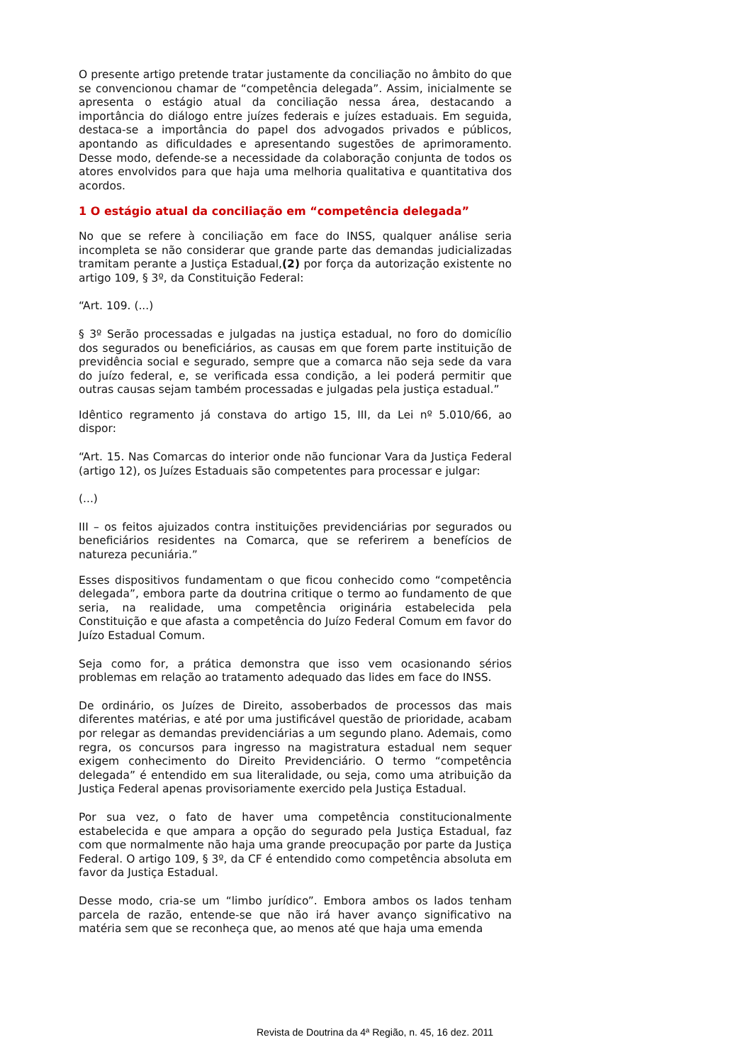O presente artigo pretende tratar justamente da conciliação no âmbito do que se convencionou chamar de “competência delegada”. Assim, inicialmente se apresenta o estágio atual da conciliação nessa área, destacando a importância do diálogo entre juízes federais e juízes estaduais. Em seguida, destaca-se a importância do papel dos advogados privados e públicos, apontando as dificuldades e apresentando sugestões de aprimoramento. Desse modo, defende-se a necessidade da colaboração conjunta de todos os atores envolvidos para que haja uma melhoria qualitativa e quantitativa dos acordos.
1 O estágio atual da conciliação em “competência delegada”
No que se refere à conciliação em face do INSS, qualquer análise seria incompleta se não considerar que grande parte das demandas judicializadas tramitam perante a Justiça Estadual,(2) por força da autorização existente no artigo 109, § 3º, da Constituição Federal:
“Art. 109. (...)
§ 3º Serão processadas e julgadas na justiça estadual, no foro do domicílio dos segurados ou beneficiários, as causas em que forem parte instituição de previdência social e segurado, sempre que a comarca não seja sede da vara do juízo federal, e, se verificada essa condição, a lei poderá permitir que outras causas sejam também processadas e julgadas pela justiça estadual.”
Idêntico regramento já constava do artigo 15, III, da Lei nº 5.010/66, ao dispor:
“Art. 15. Nas Comarcas do interior onde não funcionar Vara da Justiça Federal (artigo 12), os Juízes Estaduais são competentes para processar e julgar:
(...)
III – os feitos ajuizados contra instituições previdenciárias por segurados ou beneficiários residentes na Comarca, que se referirem a benefícios de natureza pecuniária.”
Esses dispositivos fundamentam o que ficou conhecido como “competência delegada”, embora parte da doutrina critique o termo ao fundamento de que seria, na realidade, uma competência originária estabelecida pela Constituição e que afasta a competência do Juízo Federal Comum em favor do Juízo Estadual Comum.
Seja como for, a prática demonstra que isso vem ocasionando sérios problemas em relação ao tratamento adequado das lides em face do INSS.
De ordinário, os Juízes de Direito, assoberbados de processos das mais diferentes matérias, e até por uma justificável questão de prioridade, acabam por relegar as demandas previdenciárias a um segundo plano. Ademais, como regra, os concursos para ingresso na magistratura estadual nem sequer exigem conhecimento do Direito Previdenciário. O termo “competência delegada” é entendido em sua literalidade, ou seja, como uma atribuição da Justiça Federal apenas provisoriamente exercido pela Justiça Estadual.
Por sua vez, o fato de haver uma competência constitucionalmente estabelecida e que ampara a opção do segurado pela Justiça Estadual, faz com que normalmente não haja uma grande preocupação por parte da Justiça Federal. O artigo 109, § 3º, da CF é entendido como competência absoluta em favor da Justiça Estadual.
Desse modo, cria-se um “limbo jurídico”. Embora ambos os lados tenham parcela de razão, entende-se que não irá haver avanço significativo na matéria sem que se reconheça que, ao menos até que haja uma emenda
Revista de Doutrina da 4ª Região, n. 45, 16 dez. 2011